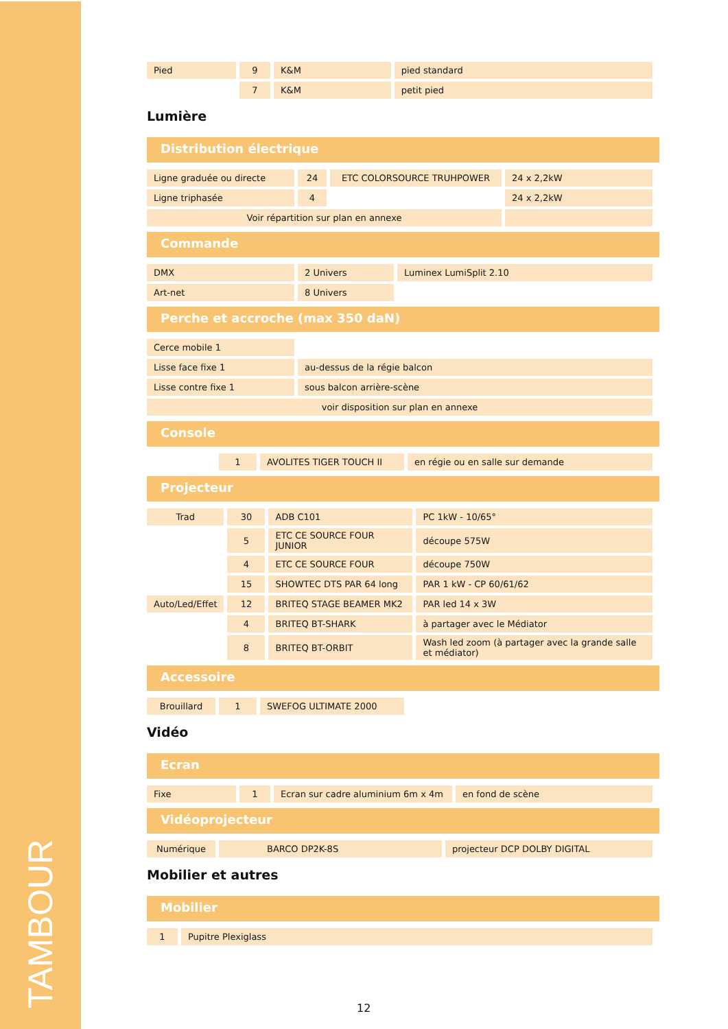TAMBOUR
| Pied | 9 | K&M | pied standard |
| | 7 | K&M | petit pied |
Lumière
Distribution électrique
| Ligne graduée ou directe | 24 | ETC COLORSOURCE TRUHPOWER | 24 x 2,2kW |
| Ligne triphasée | 4 | | 24 x 2,2kW |
| Voir répartition sur plan en annexe | | | |
Commande
| DMX | 2 Univers | Luminex LumiSplit 2.10 |
| Art-net | 8 Univers | |
Perche et accroche (max 350 daN)
| Cerce mobile 1 | |
| Lisse face fixe 1 | au-dessus de la régie balcon |
| Lisse contre fixe 1 | sous balcon arrière-scène |
| voir disposition sur plan en annexe | |
Console
| | 1 | AVOLITES TIGER TOUCH II | en régie ou en salle sur demande |
Projecteur
| Trad | 30 | ADB C101 | PC 1kW - 10/65° |
| | 5 | ETC CE SOURCE FOUR JUNIOR | découpe 575W |
| | 4 | ETC CE SOURCE FOUR | découpe 750W |
| | 15 | SHOWTEC DTS PAR 64 long | PAR 1 kW - CP 60/61/62 |
| Auto/Led/Effet | 12 | BRITEQ STAGE BEAMER MK2 | PAR led 14 x 3W |
| | 4 | BRITEQ BT-SHARK | à partager avec le Médiator |
| | 8 | BRITEQ BT-ORBIT | Wash led zoom (à partager avec la grande salle et médiator) |
Accessoire
| Brouillard | 1 | SWEFOG ULTIMATE 2000 | |
Vidéo
Ecran
| Fixe | 1 | Ecran sur cadre aluminium 6m x 4m | en fond de scène |
Vidéoprojecteur
| Numérique | BARCO DP2K-8S | projecteur DCP DOLBY DIGITAL |
Mobilier et autres
Mobilier
| 1 | Pupitre Plexiglass |
12